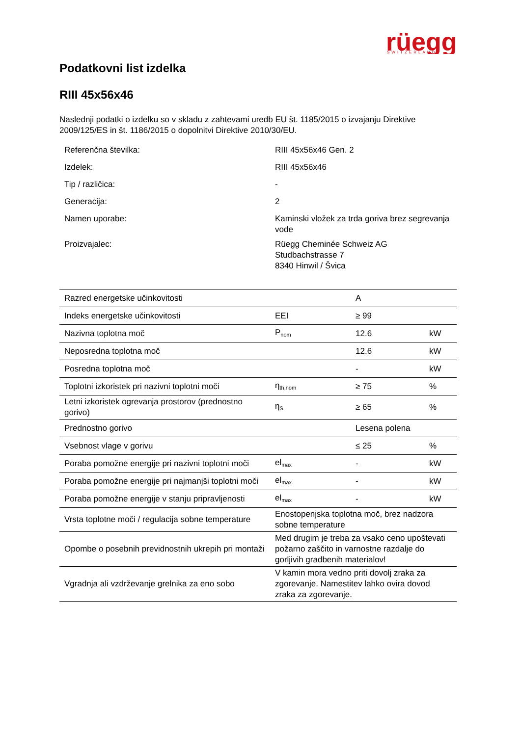rüegg
SWITZERLAND
Podatkovni list izdelka
RIII 45x56x46
Naslednji podatki o izdelku so v skladu z zahtevami uredb EU št. 1185/2015 o izvajanju Direktive 2009/125/ES in št. 1186/2015 o dopolnitvi Direktive 2010/30/EU.
| Referenčna številka: | RIII 45x56x46 Gen. 2 |
| Izdelek: | RIII 45x56x46 |
| Tip / različica: | - |
| Generacija: | 2 |
| Namen uporabe: | Kaminski vložek za trda goriva brez segrevanja vode |
| Proizvajalec: | Rüegg Cheminée Schweiz AG Studbachstrasse 7 8340 Hinwil / Švica |
| Razred energetske učinkovitosti | | A | |
| Indeks energetske učinkovitosti | EEI | ≥ 99 | |
| Nazivna toplotna moč | P<sub>nom</sub> | 12.6 | kW |
| Neposredna toplotna moč | | 12.6 | kW |
| Posredna toplotna moč | | - | kW |
| Toplotni izkoristek pri nazivni toplotni moči | η<sub>th,nom</sub> | ≥ 75 | % |
| Letni izkoristek ogrevanja prostorov (prednostno gorivo) | η<sub>S</sub> | ≥ 65 | % |
| Prednostno gorivo | | Lesena polena | |
| Vsebnost vlage v gorivu | | ≤ 25 | % |
| Poraba pomožne energije pri nazivni toplotni moči | el<sub>max</sub> | - | kW |
| Poraba pomožne energije pri najmanjši toplotni moči | el<sub>max</sub> | - | kW |
| Poraba pomožne energije v stanju pripravljenosti | el<sub>max</sub> | - | kW |
| Vrsta toplotne moči / regulacija sobne temperature | Enostopenjska toplotna moč, brez nadzora sobne temperature | | |
| Opombe o posebnih previdnostnih ukrepih pri montaži | Med drugim je treba za vsako ceno upoštevati požarno zaščito in varnostne razdalje do gorljivih gradbenih materialov! | | |
| Vgradnja ali vzdrževanje grelnika za eno sobo | V kamin mora vedno priti dovolj zraka za zgorevanje. Namestitev lahko ovira dovod zraka za zgorevanje. | | |